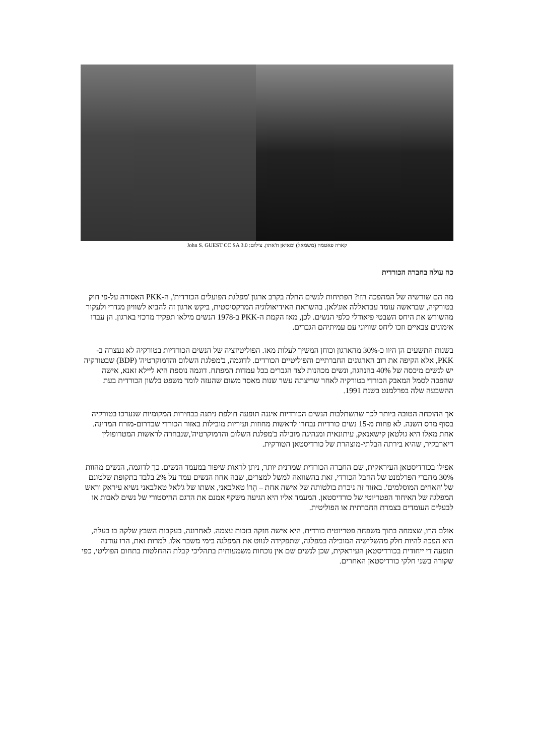קארה פאטמה (משמאל) ומאיאן ח'אתון. צילום: John S. GUEST CC SA 3.0
כח עולה בחברה הכורדית
מה הם שורשיה של המהפכה הזו? הפתיחות לנשים החלה בקרב ארגון 'מפלגת הפועלים הכורדית', ה-PKK האסורה על-פי חוק בטורקיה, שבראשה עומד עבדאללה אוג'לאן. בהשראת האידיאולוגיה המרקסיסטית, ביקש ארגון זה להביא לשוויון מגדרי ולעקור מהשורש את היחס השבטי פיאודלי כלפי הנשים. לכן, מאז הקמת ה-PKK ב-1978 הנשים מילאו תפקיד מרכזי בארגון. הן עברו אימונים צבאיים וזכו ליחס שוויוני עם עמיתיהם הגברים.
בשנות התשעים הן היוו כ-30% מהארגון וכוחן המשיך לעלות מאז. הפוליטיזציה של הנשים הכורדיות בטורקיה לא נעצרה ב-PKK, אלא הקיפה את רוב הארגונים החברתיים והפוליטיים הכורדים. לדוגמה, ב'מפלגת השלום והדמוקרטיה' (BDP) שבטורקיה יש לנשים מיכסה של 40% בהנהגה, ונשים מכהנות לצד הגברים בכל עמדות המפתח. דוגמה נוספת היא ליילא זאנא, אישה שהפכה לסמל המאבק הכורדי בטורקיה לאחר שריצתה עשר שנות מאסר משום שהעזה לומר משפט בלשון הכורדית בעת ההשבעה שלה בפרלמנט בשנת 1991.
אך ההוכחה הטובה ביותר לכך שהשתלבות הנשים הכורדיות איננה תופעה חולפת ניתנה בבחירות המקומיות שנערכו בטורקיה בסוף מרס השנה. לא פחות מ-15 נשים כורדיות נבחרו לראשות מחוזות ועיריות מובילות באזור הכורדי שבדרום-מזרח המדינה. אחת מאלו היא גולטאן קישאנאק, עיתונאית ומנהיגה מובילה ב'מפלגת השלום והדמוקרטיה',שנבחרה לראשות המטרופולין דיארבקיר, שהיא בירתה הבלתי-מוצהרת של כורדיסטאן הטורקית.
אפילו בכורדיסטאן העיראקית, שם החברה הכורדית שמרנית יותר, ניתן לראות שיפור במעמד הנשים. כך לדוגמה, הנשים מהוות 30% מחברי הפרלמנט של החבל הכורדי, זאת בהשוואה למשל למצרים, שבה אחוז הנשים עמד על 2% בלבד בתקופת שלטונם של 'האחים המוסלמים'. באזור זה ניכרת בולטותה של אישה אחת – הֶרוֹ טאלבאני, אשתו של ג'לאל טאלבאני נשיא עיראק וראש המפלגה של האיחוד הפטריוטי של כורדיסטאן. המעמד אליו היא הגיעה משקף אמנם את הדגם ההיסטורי של נשים לאבות או לבעלים העומדים בצמרת החברתית או הפוליטית.
אולם הרו, שצמחה בתוך משפחה פטריוטית כורדית, היא אישה חזקה בזכות עצמה. לאחרונה, בעקבות השבץ שלקה בו בעלה, היא הפכה להיות חלק מהשלישיה המובילה במפלגה, שתפקידה לנווט את המפלגה בימי משבר אלו. למרות זאת, הרו עודנה תופעה די ייחודית בכורדיסטאן העיראקית, שכן לנשים שם אין נוכחות משמעותית בתהליכי קבלת ההחלטות בתחום הפוליטי, כפי שקורה בשני חלקי כורדיסטאן האחרים.